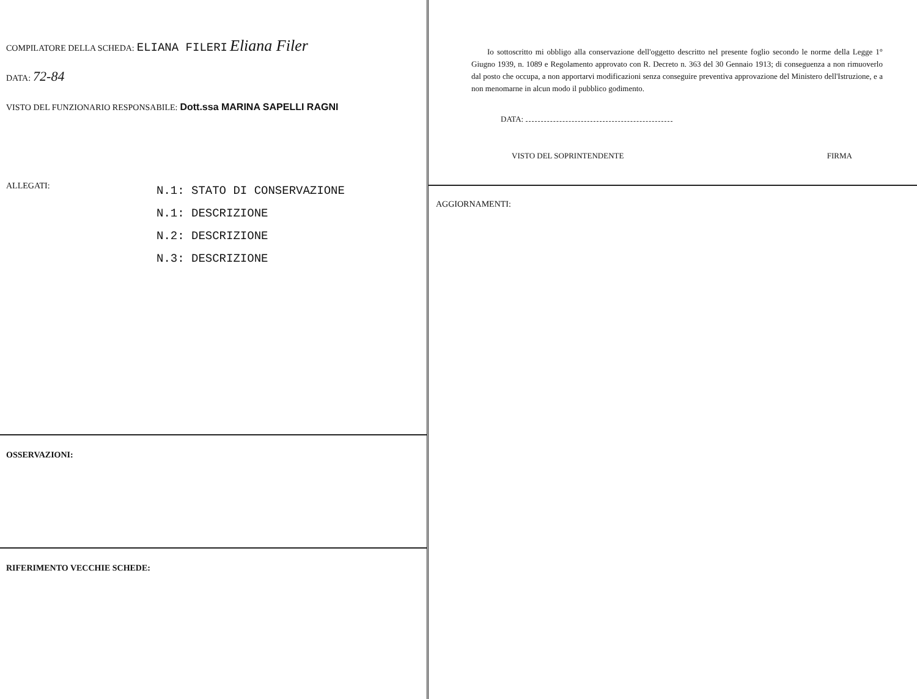COMPILATORE DELLA SCHEDA: ELIANA FILERI Eliana Filer
DATA: 72-84
VISTO DEL FUNZIONARIO RESPONSABILE: Dott.ssa MARINA SAPELLI RAGNI
ALLEGATI:
N.1: STATO DI CONSERVAZIONE
N.1: DESCRIZIONE
N.2: DESCRIZIONE
N.3: DESCRIZIONE
OSSERVAZIONI:
RIFERIMENTO VECCHIE SCHEDE:
Io sottoscritto mi obbligo alla conservazione dell'oggetto descritto nel presente foglio secondo le norme della Legge 1° Giugno 1939, n. 1089 e Regolamento approvato con R. Decreto n. 363 del 30 Gennaio 1913; di conseguenza a non rimuoverlo dal posto che occupa, a non apportarvi modificazioni senza conseguire preventiva approvazione del Ministero dell'Istruzione, e a non menomarne in alcun modo il pubblico godimento.
DATA:
VISTO DEL SOPRINTENDENTE FIRMA
AGGIORNAMENTI: